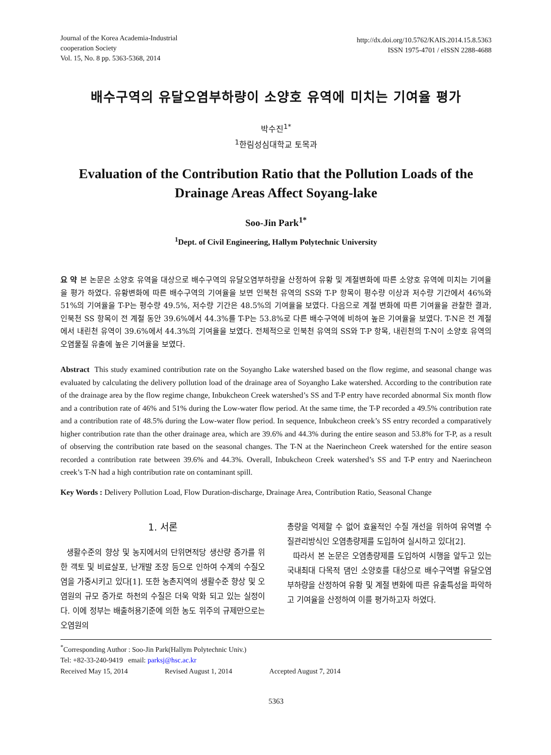Journal of the Korea Academia-Industrial
cooperation Society
Vol. 15, No. 8 pp. 5363-5368, 2014
http://dx.doi.org/10.5762/KAIS.2014.15.8.5363
ISSN 1975-4701 / eISSN 2288-4688
배수구역의 유달오염부하량이 소양호 유역에 미치는 기여율 평가
박수진<sup>1*</sup>
<sup>1</sup> 한림성심대학교 토목과
Evaluation of the Contribution Ratio that the Pollution Loads of the Drainage Areas Affect Soyang-lake
Soo-Jin Park<sup>1*</sup>
<sup>1</sup> Dept. of Civil Engineering, Hallym Polytechnic University
요 약 본 논문은 소양호 유역을 대상으로 배수구역의 유달오염부하량을 산정하여 유황 및 계절변화에 따른 소양호 유역에 미치는 기여율을 평가 하였다. 유황변화에 따른 배수구역의 기여율을 보면 인북천 유역의 SS와 T-P 항목이 평수량 이상과 저수량 기간에서 46%와 51%의 기여율을 T-P는 평수량 49.5%, 저수량 기간은 48.5%의 기여율을 보였다. 다음으로 계절 변화에 따른 기여율을 관찰한 결과, 인북천 SS 항목이 전 계절 동안 39.6%에서 44.3%를 T-P는 53.8%로 다른 배수구역에 비하여 높은 기여율을 보였다. T-N은 전 계절에서 내린천 유역이 39.6%에서 44.3%의 기여율을 보였다. 전체적으로 인북천 유역의 SS와 T-P 항목, 내린천의 T-N이 소양호 유역의 오염물질 유출에 높은 기여율을 보였다.
Abstract This study examined contribution rate on the Soyangho Lake watershed based on the flow regime, and seasonal change was evaluated by calculating the delivery pollution load of the drainage area of Soyangho Lake watershed. According to the contribution rate of the drainage area by the flow regime change, Inbukcheon Creek watershed’s SS and T-P entry have recorded abnormal Six month flow and a contribution rate of 46% and 51% during the Low-water flow period. At the same time, the T-P recorded a 49.5% contribution rate and a contribution rate of 48.5% during the Low-water flow period. In sequence, Inbukcheon creek’s SS entry recorded a comparatively higher contribution rate than the other drainage area, which are 39.6% and 44.3% during the entire season and 53.8% for T-P, as a result of observing the contribution rate based on the seasonal changes. The T-N at the Naerincheon Creek watershed for the entire season recorded a contribution rate between 39.6% and 44.3%. Overall, Inbukcheon Creek watershed’s SS and T-P entry and Naerincheon creek’s T-N had a high contribution rate on contaminant spill.
Key Words : Delivery Pollution Load, Flow Duration-discharge, Drainage Area, Contribution Ratio, Seasonal Change
1. 서론
생활수준의 향상 및 농지에서의 단위면적당 생산량 증가를 위한 객토 및 비료살포, 난개발 조장 등으로 인하여 수계의 수질오염을 가중시키고 있다[1]. 또한 농촌지역의 생활수준 향상 및 오염원의 규모 증가로 하천의 수질은 더욱 악화 되고 있는 실정이다. 이에 정부는 배출허용기준에 의한 농도 위주의 규제만으로는 오염원의
총량을 억제할 수 없어 효율적인 수질 개선을 위하여 유역별 수질관리방식인 오염총량제를 도입하여 실시하고 있다[2].
따라서 본 논문은 오염총량제를 도입하여 시행을 앞두고 있는 국내최대 다목적 댐인 소양호를 대상으로 배수구역별 유달오염부하량을 산정하여 유황 및 계절 변화에 따른 유출특성을 파악하고 기여율을 산정하여 이를 평가하고자 하였다.
<sup>*</sup> Corresponding Author : Soo-Jin Park(Hallym Polytechnic Univ.)
Tel: +82-33-240-9419 email: parksj@hsc.ac.kr
Received May 15, 2014 Revised August 1, 2014 Accepted August 7, 2014
5363